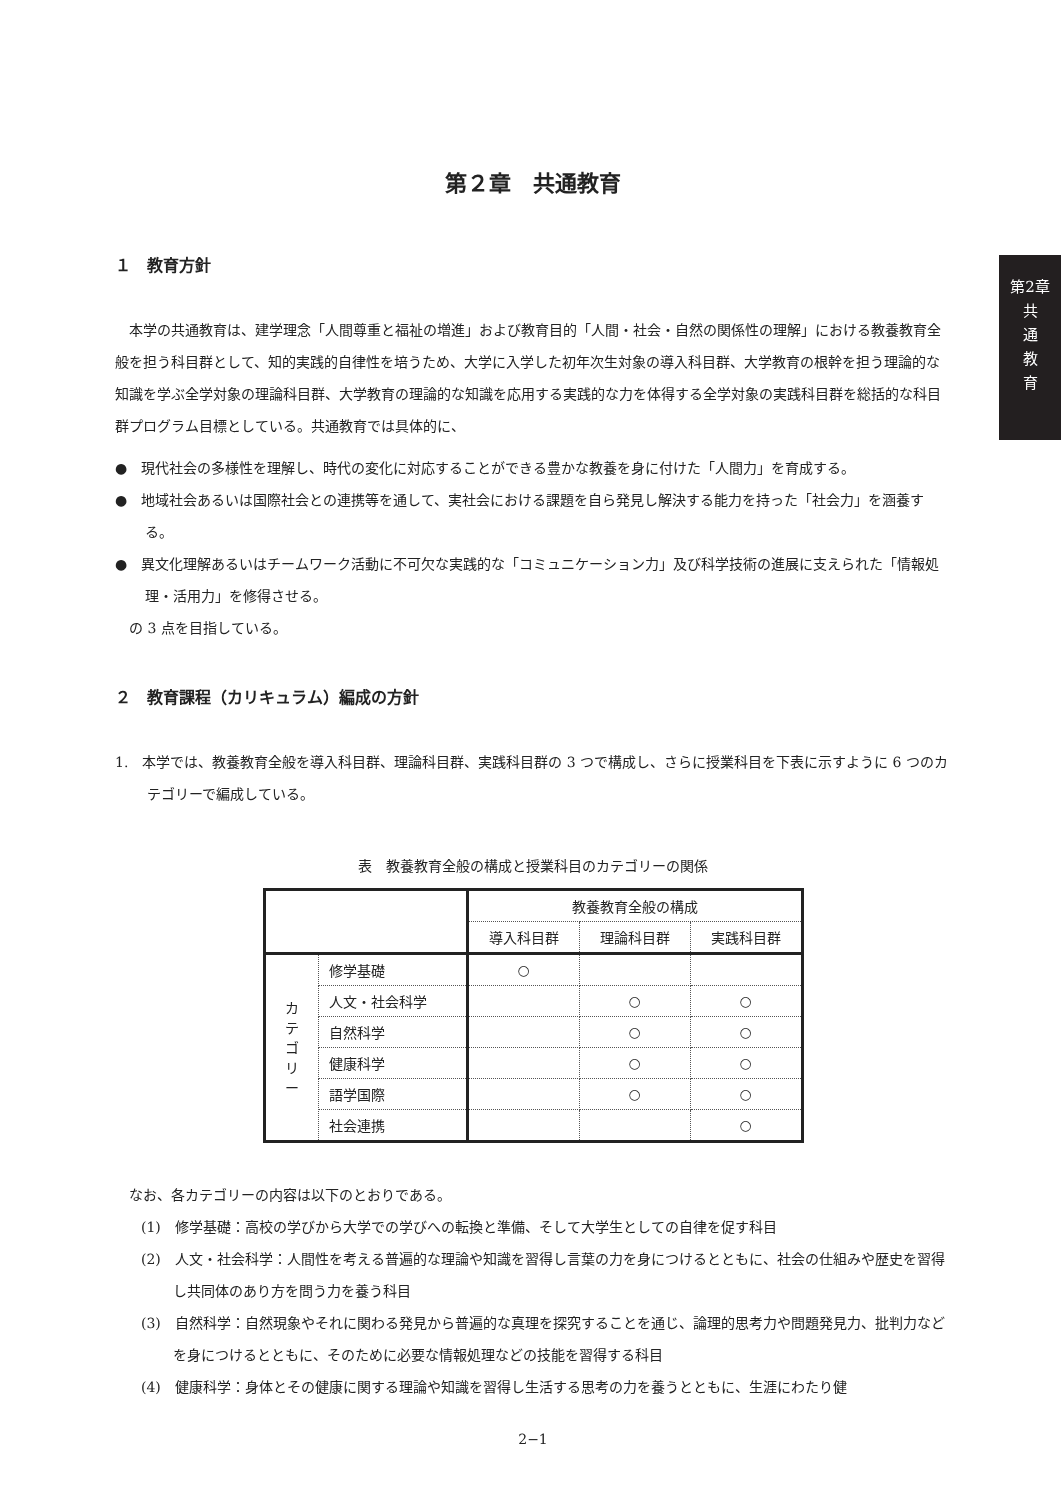第2章
共
通
教
育
第２章　共通教育
１　教育方針
　本学の共通教育は、建学理念「人間尊重と福祉の増進」および教育目的「人間・社会・自然の関係性の理解」における教養教育全般を担う科目群として、知的実践的自律性を培うため、大学に入学した初年次生対象の導入科目群、大学教育の根幹を担う理論的な知識を学ぶ全学対象の理論科目群、大学教育の理論的な知識を応用する実践的な力を体得する全学対象の実践科目群を総括的な科目群プログラム目標としている。共通教育では具体的に、
●　現代社会の多様性を理解し、時代の変化に対応することができる豊かな教養を身に付けた「人間力」を育成する。
●　地域社会あるいは国際社会との連携等を通して、実社会における課題を自ら発見し解決する能力を持った「社会力」を涵養する。
●　異文化理解あるいはチームワーク活動に不可欠な実践的な「コミュニケーション力」及び科学技術の進展に支えられた「情報処理・活用力」を修得させる。
　の 3 点を目指している。
２　教育課程（カリキュラム）編成の方針
1.　本学では、教養教育全般を導入科目群、理論科目群、実践科目群の 3 つで構成し、さらに授業科目を下表に示すように 6 つのカテゴリーで編成している。
表　教養教育全般の構成と授業科目のカテゴリーの関係
| | | 教養教育全般の構成 | | |
| --- | --- | --- | --- | --- |
| | | 導入科目群 | 理論科目群 | 実践科目群 |
| カ テ ゴ リ ー | 修学基礎 | ○ | | |
| | 人文・社会科学 | | ○ | ○ |
| | 自然科学 | | ○ | ○ |
| | 健康科学 | | ○ | ○ |
| | 語学国際 | | ○ | ○ |
| | 社会連携 | | | ○ |
　なお、各カテゴリーの内容は以下のとおりである。
(1)　修学基礎：高校の学びから大学での学びへの転換と準備、そして大学生としての自律を促す科目
(2)　人文・社会科学：人間性を考える普遍的な理論や知識を習得し言葉の力を身につけるとともに、社会の仕組みや歴史を習得し共同体のあり方を問う力を養う科目
(3)　自然科学：自然現象やそれに関わる発見から普遍的な真理を探究することを通じ、論理的思考力や問題発見力、批判力などを身につけるとともに、そのために必要な情報処理などの技能を習得する科目
(4)　健康科学：身体とその健康に関する理論や知識を習得し生活する思考の力を養うとともに、生涯にわたり健
2−1